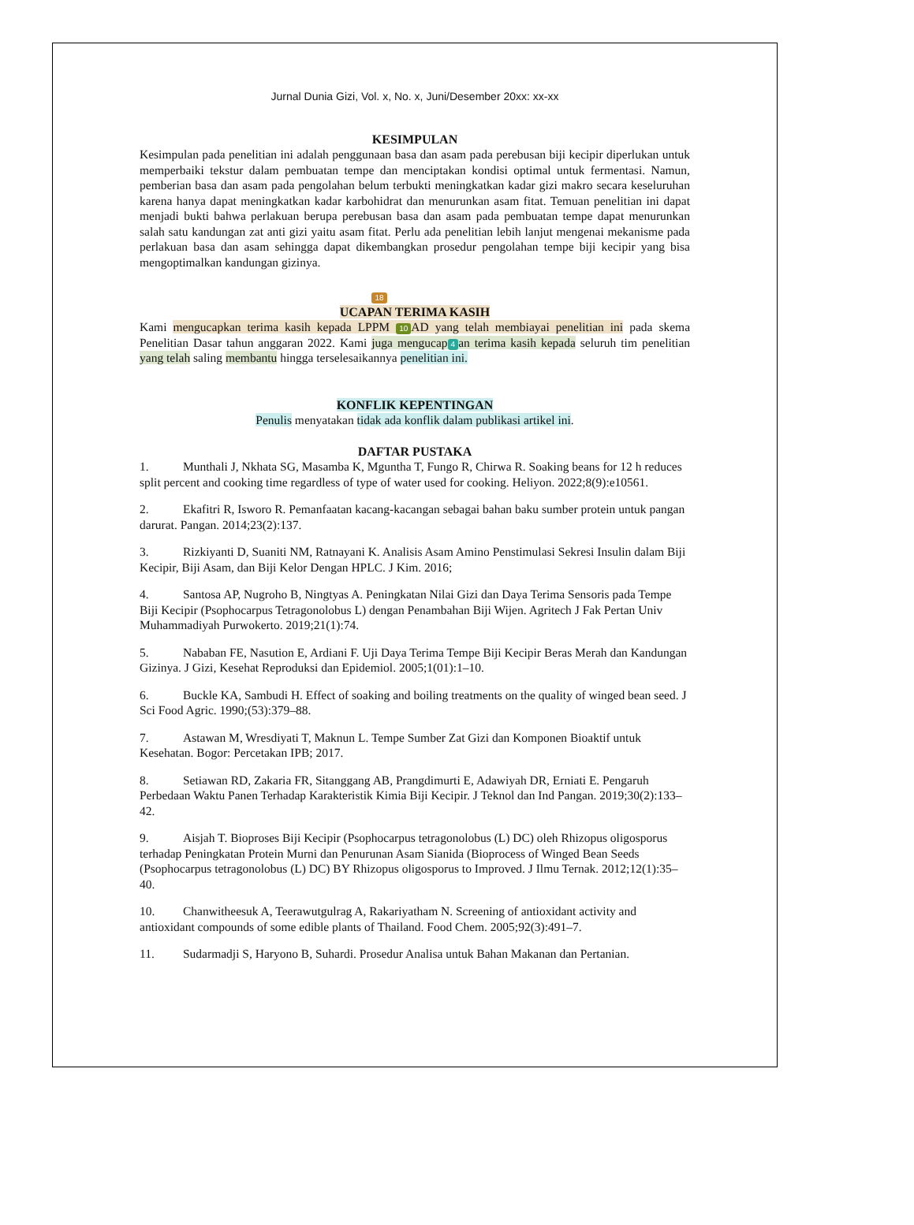Jurnal Dunia Gizi, Vol. x, No. x, Juni/Desember 20xx: xx-xx
KESIMPULAN
Kesimpulan pada penelitian ini adalah penggunaan basa dan asam pada perebusan biji kecipir diperlukan untuk memperbaiki tekstur dalam pembuatan tempe dan menciptakan kondisi optimal untuk fermentasi. Namun, pemberian basa dan asam pada pengolahan belum terbukti meningkatkan kadar gizi makro secara keseluruhan karena hanya dapat meningkatkan kadar karbohidrat dan menurunkan asam fitat. Temuan penelitian ini dapat menjadi bukti bahwa perlakuan berupa perebusan basa dan asam pada pembuatan tempe dapat menurunkan salah satu kandungan zat anti gizi yaitu asam fitat. Perlu ada penelitian lebih lanjut mengenai mekanisme pada perlakuan basa dan asam sehingga dapat dikembangkan prosedur pengolahan tempe biji kecipir yang bisa mengoptimalkan kandungan gizinya.
18
UCAPAN TERIMA KASIH
Kami mengucapkan terima kasih kepada LPPM 10 AD yang telah membiayai penelitian ini pada skema Penelitian Dasar tahun anggaran 2022. Kami juga mengucap 4 an terima kasih kepada seluruh tim penelitian yang telah saling membantu hingga terselesaikannya penelitian ini.
KONFLIK KEPENTINGAN
Penulis menyatakan tidak ada konflik dalam publikasi artikel ini.
DAFTAR PUSTAKA
1. Munthali J, Nkhata SG, Masamba K, Mguntha T, Fungo R, Chirwa R. Soaking beans for 12 h reduces split percent and cooking time regardless of type of water used for cooking. Heliyon. 2022;8(9):e10561.
2. Ekafitri R, Isworo R. Pemanfaatan kacang-kacangan sebagai bahan baku sumber protein untuk pangan darurat. Pangan. 2014;23(2):137.
3. Rizkiyanti D, Suaniti NM, Ratnayani K. Analisis Asam Amino Penstimulasi Sekresi Insulin dalam Biji Kecipir, Biji Asam, dan Biji Kelor Dengan HPLC. J Kim. 2016;
4. Santosa AP, Nugroho B, Ningtyas A. Peningkatan Nilai Gizi dan Daya Terima Sensoris pada Tempe Biji Kecipir (Psophocarpus Tetragonolobus L) dengan Penambahan Biji Wijen. Agritech J Fak Pertan Univ Muhammadiyah Purwokerto. 2019;21(1):74.
5. Nababan FE, Nasution E, Ardiani F. Uji Daya Terima Tempe Biji Kecipir Beras Merah dan Kandungan Gizinya. J Gizi, Kesehat Reproduksi dan Epidemiol. 2005;1(01):1–10.
6. Buckle KA, Sambudi H. Effect of soaking and boiling treatments on the quality of winged bean seed. J Sci Food Agric. 1990;(53):379–88.
7. Astawan M, Wresdiyati T, Maknun L. Tempe Sumber Zat Gizi dan Komponen Bioaktif untuk Kesehatan. Bogor: Percetakan IPB; 2017.
8. Setiawan RD, Zakaria FR, Sitanggang AB, Prangdimurti E, Adawiyah DR, Erniati E. Pengaruh Perbedaan Waktu Panen Terhadap Karakteristik Kimia Biji Kecipir. J Teknol dan Ind Pangan. 2019;30(2):133–42.
9. Aisjah T. Bioproses Biji Kecipir (Psophocarpus tetragonolobus (L) DC) oleh Rhizopus oligosporus terhadap Peningkatan Protein Murni dan Penurunan Asam Sianida (Bioprocess of Winged Bean Seeds (Psophocarpus tetragonolobus (L) DC) BY Rhizopus oligosporus to Improved. J Ilmu Ternak. 2012;12(1):35–40.
10. Chanwitheesuk A, Teerawutgulrag A, Rakariyatham N. Screening of antioxidant activity and antioxidant compounds of some edible plants of Thailand. Food Chem. 2005;92(3):491–7.
11. Sudarmadji S, Haryono B, Suhardi. Prosedur Analisa untuk Bahan Makanan dan Pertanian.